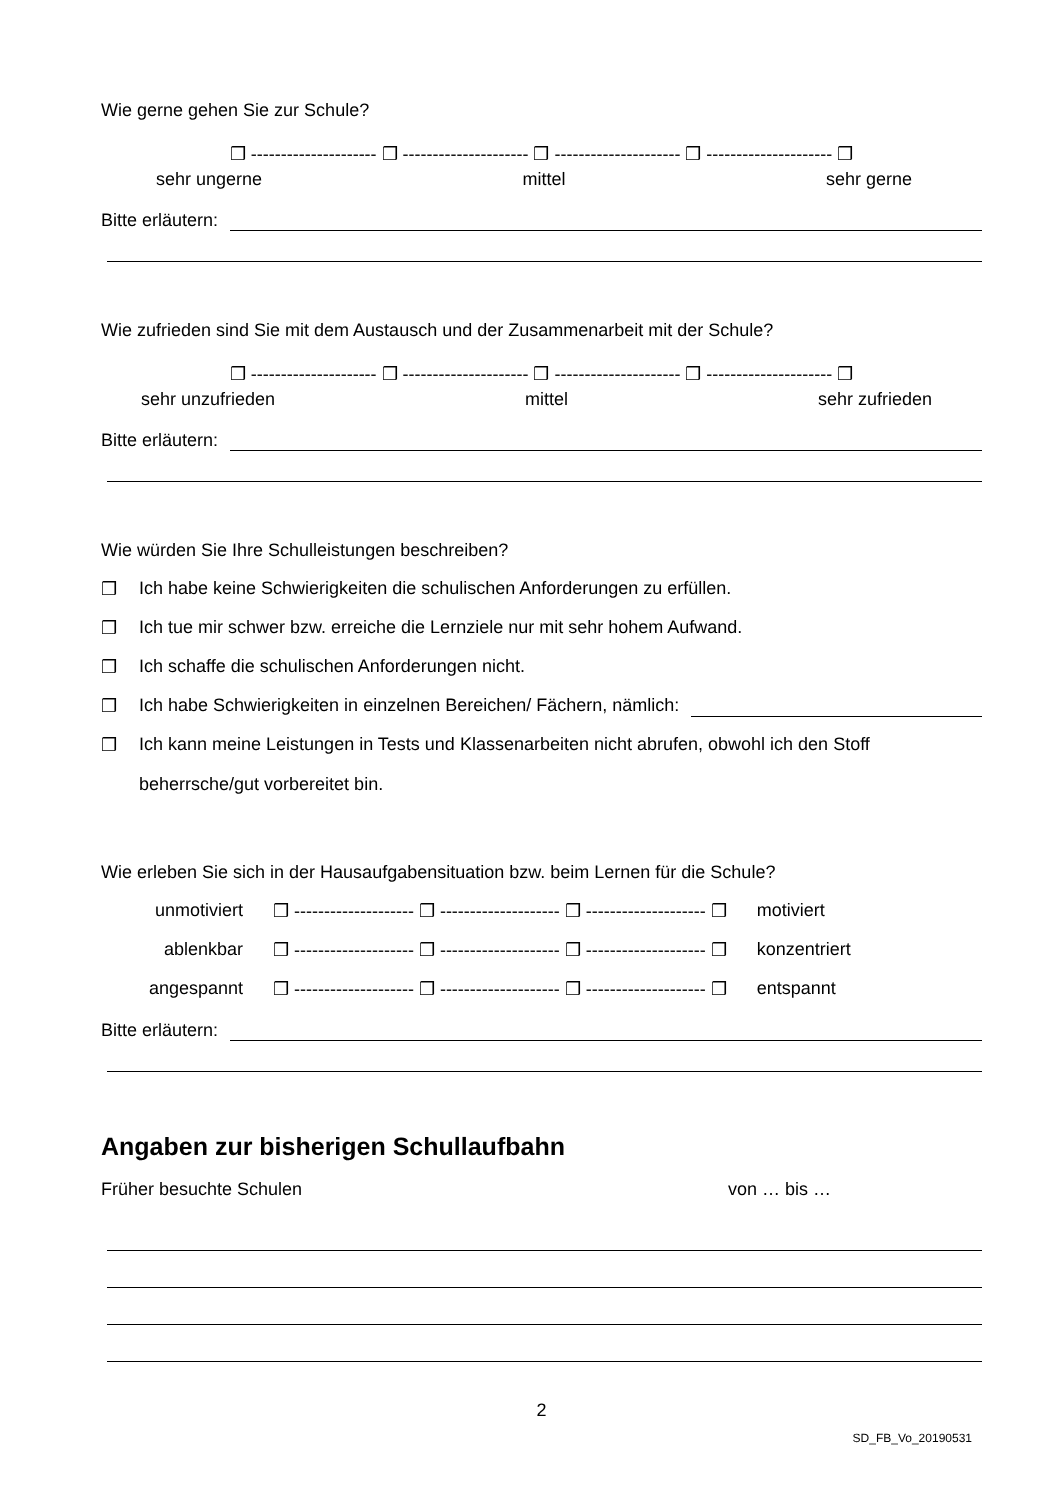Wie gerne gehen Sie zur Schule?
❒ --------------------- ❒ --------------------- ❒ --------------------- ❒ --------------------- ❒
sehr ungerne mittel sehr gerne
Bitte erläutern:
Wie zufrieden sind Sie mit dem Austausch und der Zusammenarbeit mit der Schule?
❒ --------------------- ❒ --------------------- ❒ --------------------- ❒ --------------------- ❒
sehr unzufrieden mittel sehr zufrieden
Bitte erläutern:
Wie würden Sie Ihre Schulleistungen beschreiben?
❒ Ich habe keine Schwierigkeiten die schulischen Anforderungen zu erfüllen.
❒ Ich tue mir schwer bzw. erreiche die Lernziele nur mit sehr hohem Aufwand.
❒ Ich schaffe die schulischen Anforderungen nicht.
❒ Ich habe Schwierigkeiten in einzelnen Bereichen/ Fächern, nämlich:
❒ Ich kann meine Leistungen in Tests und Klassenarbeiten nicht abrufen, obwohl ich den Stoff beherrsche/gut vorbereitet bin.
Wie erleben Sie sich in der Hausaufgabensituation bzw. beim Lernen für die Schule?
unmotiviert ❒ -------------------- ❒ -------------------- ❒ -------------------- ❒ motiviert
ablenkbar ❒ -------------------- ❒ -------------------- ❒ -------------------- ❒ konzentriert
angespannt ❒ -------------------- ❒ -------------------- ❒ -------------------- ❒ entspannt
Bitte erläutern:
Angaben zur bisherigen Schullaufbahn
Früher besuchte Schulen von … bis …
2
SD_FB_Vo_20190531